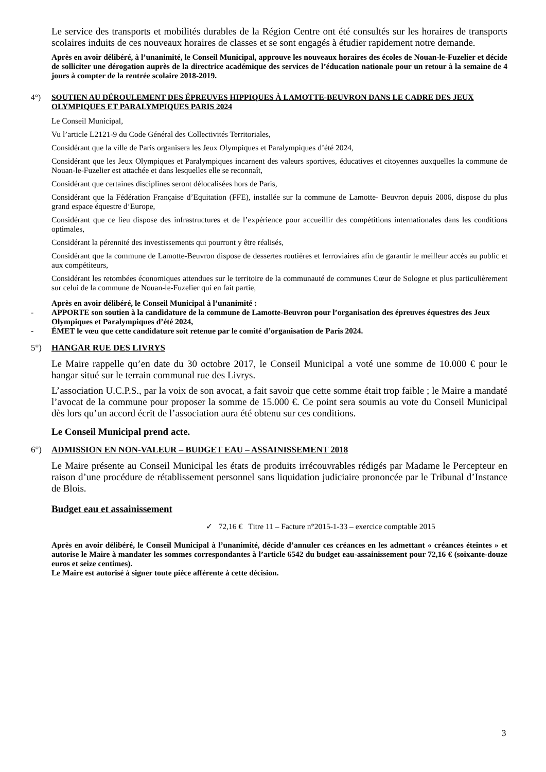Le service des transports et mobilités durables de la Région Centre ont été consultés sur les horaires de transports scolaires induits de ces nouveaux horaires de classes et se sont engagés à étudier rapidement notre demande.
Après en avoir délibéré, à l’unanimité, le Conseil Municipal, approuve les nouveaux horaires des écoles de Nouan-le-Fuzelier et décide de solliciter une dérogation auprès de la directrice académique des services de l’éducation nationale pour un retour à la semaine de 4 jours à compter de la rentrée scolaire 2018-2019.
4°) SOUTIEN AU DÉROULEMENT DES ÉPREUVES HIPPIQUES À LAMOTTE-BEUVRON DANS LE CADRE DES JEUX OLYMPIQUES ET PARALYMPIQUES PARIS 2024
Le Conseil Municipal,
Vu l’article L2121-9 du Code Général des Collectivités Territoriales,
Considérant que la ville de Paris organisera les Jeux Olympiques et Paralympiques d’été 2024,
Considérant que les Jeux Olympiques et Paralympiques incarnent des valeurs sportives, éducatives et citoyennes auxquelles la commune de Nouan-le-Fuzelier est attachée et dans lesquelles elle se reconnaît,
Considérant que certaines disciplines seront délocalisées hors de Paris,
Considérant que la Fédération Française d’Equitation (FFE), installée sur la commune de Lamotte- Beuvron depuis 2006, dispose du plus grand espace équestre d’Europe,
Considérant que ce lieu dispose des infrastructures et de l’expérience pour accueillir des compétitions internationales dans les conditions optimales,
Considérant la pérennité des investissements qui pourront y être réalisés,
Considérant que la commune de Lamotte-Beuvron dispose de dessertes routières et ferroviaires afin de garantir le meilleur accès au public et aux compétiteurs,
Considérant les retombées économiques attendues sur le territoire de la communauté de communes Cœur de Sologne et plus particulièrement sur celui de la commune de Nouan-le-Fuzelier qui en fait partie,
Après en avoir délibéré, le Conseil Municipal à l’unanimité :
- APPORTE son soutien à la candidature de la commune de Lamotte-Beuvron pour l’organisation des épreuves équestres des Jeux Olympiques et Paralympiques d’été 2024,
- ÉMET le vœu que cette candidature soit retenue par le comité d’organisation de Paris 2024.
5°) HANGAR RUE DES LIVRYS
Le Maire rappelle qu’en date du 30 octobre 2017, le Conseil Municipal a voté une somme de 10.000 € pour le hangar situé sur le terrain communal rue des Livrys.
L’association U.C.P.S., par la voix de son avocat, a fait savoir que cette somme était trop faible ; le Maire a mandaté l’avocat de la commune pour proposer la somme de 15.000 €. Ce point sera soumis au vote du Conseil Municipal dès lors qu’un accord écrit de l’association aura été obtenu sur ces conditions.
Le Conseil Municipal prend acte.
6°) ADMISSION EN NON-VALEUR – BUDGET EAU – ASSAINISSEMENT 2018
Le Maire présente au Conseil Municipal les états de produits irrécouvrables rédigés par Madame le Percepteur en raison d’une procédure de rétablissement personnel sans liquidation judiciaire prononcée par le Tribunal d’Instance de Blois.
Budget eau et assainissement
✓ 72,16 € Titre 11 – Facture n°2015-1-33 – exercice comptable 2015
Après en avoir délibéré, le Conseil Municipal à l’unanimité, décide d’annuler ces créances en les admettant « créances éteintes » et autorise le Maire à mandater les sommes correspondantes à l’article 6542 du budget eau-assainissement pour 72,16 € (soixante-douze euros et seize centimes).
Le Maire est autorisé à signer toute pièce afférente à cette décision.
3